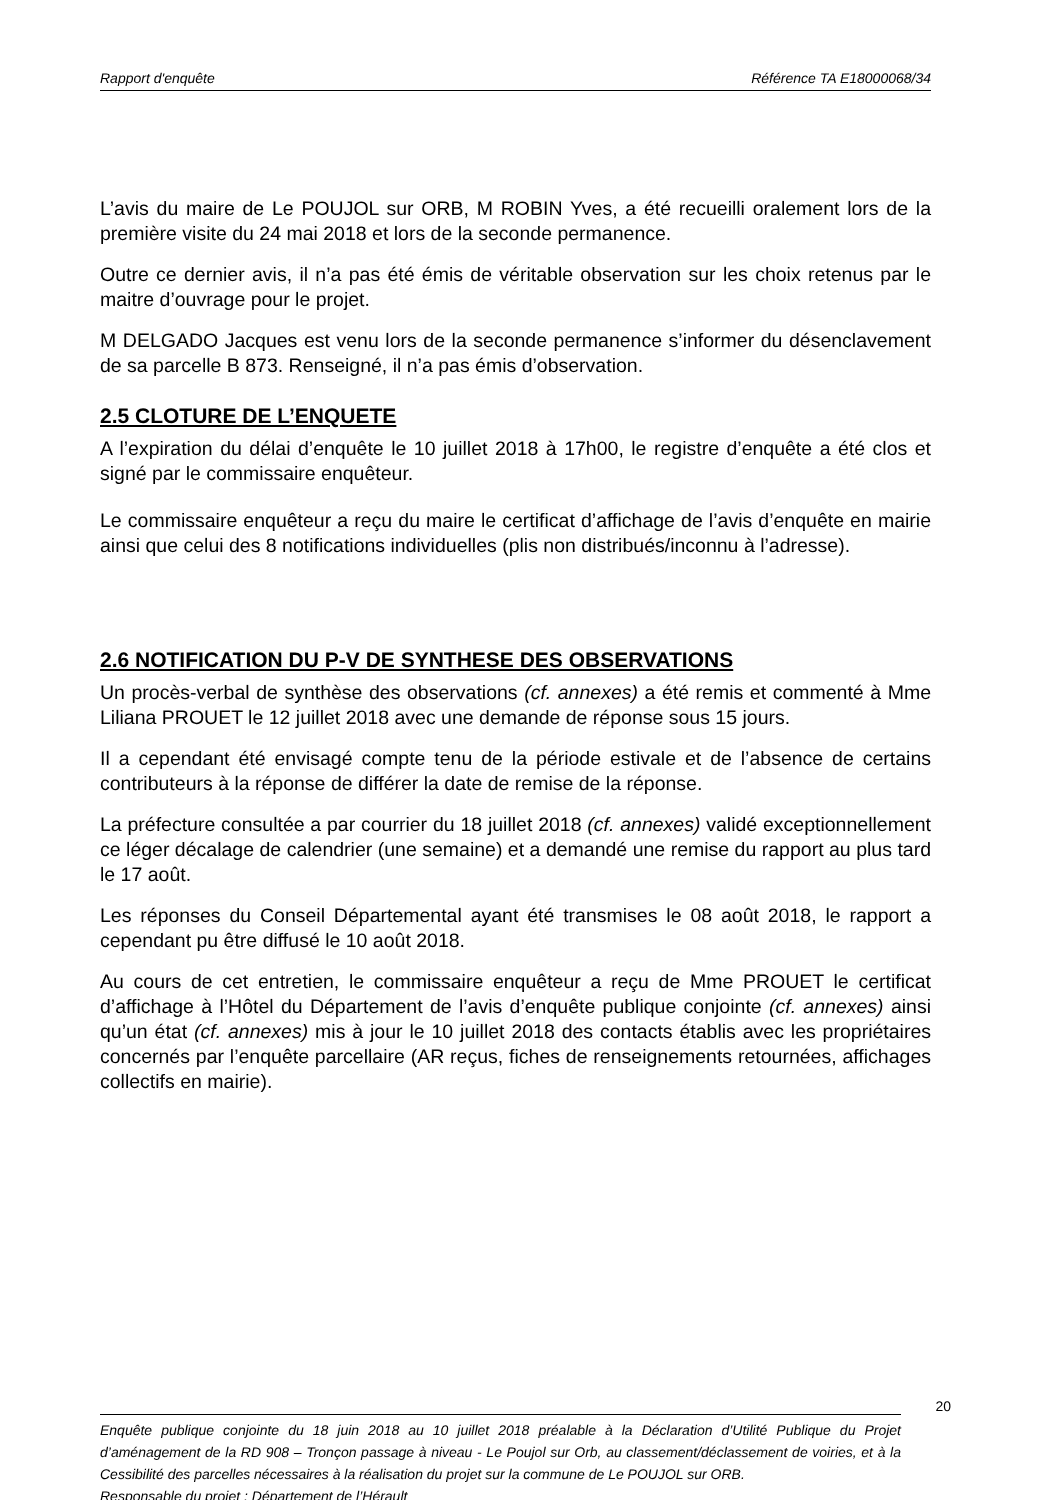Rapport d'enquête Référence TA E18000068/34
L’avis du maire de Le POUJOL sur ORB, M ROBIN Yves, a été recueilli oralement lors de la première visite du 24 mai 2018 et lors de la seconde permanence.
Outre ce dernier avis, il n’a pas été émis de véritable observation sur les choix retenus par le maitre d’ouvrage pour le projet.
M DELGADO Jacques est venu lors de la seconde permanence s’informer du désenclavement de sa parcelle B 873. Renseigné, il n’a pas émis d’observation.
2.5 CLOTURE DE L’ENQUETE
A l’expiration du délai d’enquête le 10 juillet 2018 à 17h00, le registre d’enquête a été clos et signé par le commissaire enquêteur.
Le commissaire enquêteur a reçu du maire le certificat d’affichage de l’avis d’enquête en mairie ainsi que celui des 8 notifications individuelles (plis non distribués/inconnu à l’adresse).
2.6 NOTIFICATION DU P-V DE SYNTHESE DES OBSERVATIONS
Un procès-verbal de synthèse des observations (cf. annexes) a été remis et commenté à Mme Liliana PROUET le 12 juillet 2018 avec une demande de réponse sous 15 jours.
Il a cependant été envisagé compte tenu de la période estivale et de l’absence de certains contributeurs à la réponse de différer la date de remise de la réponse.
La préfecture consultée a par courrier du 18 juillet 2018 (cf. annexes) validé exceptionnellement ce léger décalage de calendrier (une semaine) et a demandé une remise du rapport au plus tard le 17 août.
Les réponses du Conseil Départemental ayant été transmises le 08 août 2018, le rapport a cependant pu être diffusé le 10 août 2018.
Au cours de cet entretien, le commissaire enquêteur a reçu de Mme PROUET le certificat d’affichage à l’Hôtel du Département de l’avis d’enquête publique conjointe (cf. annexes) ainsi qu’un état (cf. annexes) mis à jour le 10 juillet 2018 des contacts établis avec les propriétaires concernés par l’enquête parcellaire (AR reçus, fiches de renseignements retournées, affichages collectifs en mairie).
20
Enquête publique conjointe du 18 juin 2018 au 10 juillet 2018 préalable à la Déclaration d’Utilité Publique du Projet d’aménagement de la RD 908 – Tronçon passage à niveau - Le Poujol sur Orb, au classement/déclassement de voiries, et à la Cessibilité des parcelles nécessaires à la réalisation du projet sur la commune de Le POUJOL sur ORB.
Responsable du projet : Département de l’Hérault